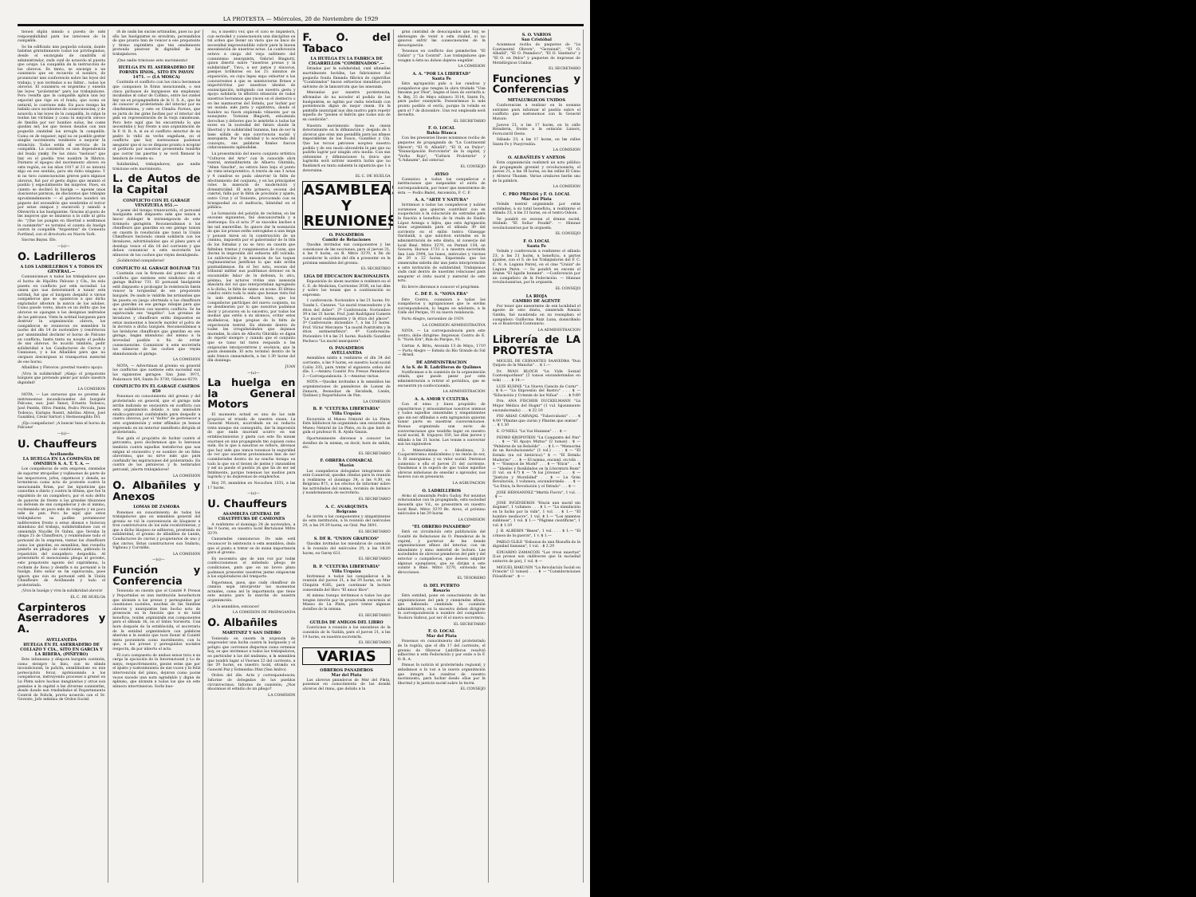LA PROTESTA — Miércoles, 20 de Noviembre de 1929
tienen algún mando o puesto de más responsabilidad para los intereses de la compañía.
Se ha edificado una pequeña colonia, donde habitan gratuitamente todos los privilegiados; desde el encargado de cuadrilla al administrador, cada cual de acuerdo al puesto que ocupa. La compañía da la instrucción de los obreros. Es tanto, se encarga a un comisario que en recuerdo el nombre, de pronunciar una conferencia sobre las leyes del trabajo, y son invitados a no faltar... todos los obreros. El comisario es argentino y enseña las leyes "proletarias" para los trabajadores. Pero resulta que la compañía aplica una ley especial que rige en el feudo, que como es natural, le conviene más. En poco tiempo ha habido once accidentes de consecuencias; y de acuerdo a las leyes de la compañía, la culpa la tenían las víctimas y como la mayoría carece de familia por ser hombre solos, las cosas quedan así; los que tienen deudos con una pequeña cantidad los arregla la compañía. Como es de suponer, aquí no es posible gestar ningún movimiento tendiente a mejorar la situación. Todos están al servicio de la compañía. La comisaría es una dependencia del feudo yanky. De los cinco "melicos" que hay en el pueblo tres nombra la fábrica. Durante el apogeo del movimiento obrero en esta región, en los años 1917 al 21 se intentó algo en ese sentido, pero sin éxito ninguno. Y si no tuvo consecuencias graves para algunos obreros, fué por el gesto digno que asumió el pueblo y especialmente las mujeres. Pues, en cuanto se declaró la huelga — apenas unos doscientos pararon, de diecientos que trabajan aproximadamente — el gobierno nombró un piquete del escuadrón que sembraba el terror por estos campos y encarceló y mandó a Olavarría a los huelguistas. Gracias al gesto de las mujeres que se lanzaron a la calle al grito de: "¡Que los pongan en libertad o asaltamos la comisaría!" se terminó el conato de huelga contra la compañía "Argentina" de Cemento Portland, con el directorio en Nueva York.
Sierras Bayas. Efe.
—(o)—
O. Ladrilleros
A LOS LADRILLEROS Y A TODOS EN GENERAL.—
Comunicamos a todos los trabajadores que el horno de Hipólito Falcone y Cía., ha sido puesto en conflicto por esta sociedad. La causa que nos determinará a tomar esta actitud, fué que el burgués despidió a varios compañeros que se opusieron a que dicho explotador alterara la marca de los adobes. Como puede verse, ahora es un delito que los obreros se opongan a los designios malvados de los patrones. Vista la actitud burguesa para destruir la organización obrera, los compañeros se reunieron en asamblea la noche del día 14 de noviembre y resolvieron por unanimidad declarar el horno de Falcone en conflicto, hasta tanto no acepte el pedido de sus obreros. Se acordó también, pedir solidaridad a los Conductores de Carros y Camiones, y a los Albañiles para que no carguen descarguen ni transporten material de ese horno.
Albañiles y Fleteros: prestad vuestro apoyo.
¡Viva la solidaridad! ¡Abajo el prepotente burgués que pretende pasar por sobre nuestra dignidad!
LA COMISION
NOTA. — Los carneros que se prestan de instrumentos incondicionales del burgués Falcone, son: José Sanet, Ernesto Tedesco, José Pantás, Olivo Pantás, Pedro Pércola, Juan Tedesco, Enrique Rossit, Adelino Alives, José González, César Sartori y Hermenegildo Dri.
¡Ojo compañeros! ¡A buscar lana al horno de Falcone!
—(o)—
U. Chauffeurs
Avellaneda
LA HUELGA EN LA COMPAÑIA DE OMNIBUS S. A. T. Y. A. —
Los compañeros de esta empresa, cansados de soportar atropellos y vejámenes de parte de los inspectores, jefes, capataces y demás, se levantaron como acto de protesta contra la mencionada firma, por las injusticias que cometían a diario y contra la última, que fué la expulsión de un compañero, por el solo delito de ponerse de frente a los grandes tiburones en defensa de sus compañeros y de sí mismo, reclamando un poco más de respeto y un poco más de pan. Pero he aquí que estos trabajadores no podían permanecer indiferentes frente a estos abusos e hicieron abandono del trabajo, solidarizándose con el camarada Nicolás Di Gulmi, que llevaba la chapa 25 de Chauffeurs, y reuniéndose todo el personal de la empresa, tantos los chauffeurs como los guardas, en asamblea, han resuelto pasarle un pliego de condiciones, pidiendo la reposición del compañero despedido. Al presentarle el mencionado pliego al gerente, este prepotente agente del capitalismo, lo rechaza de lleno y desafía a su personal a la huelga. Este señor se ha equivocado, pues ignora que con su personal está la Unión Chauffeurs de Avellaneda y todo el proletariado.
¡Viva la huelga y viva la solidaridad obrera!
EL C. DE HUELGA
Carpinteros Aserradores y A.
AVELLANEDA
HUELGA EN EL ASERRADERO DE COLLAZO Y CIA., SITO EN GARCIA Y LA RIBERA, (PIÑEYRO)
Este inhumano y déspota burgués continúa, como siempre lo hizo, con su aliada incondicional, la policía, ensañándose en una persecución feroz, aprisionando a los compañeros, instruyendo procesos a granel en La Plata sobre hechos imaginarios y otros son pasados a la capital a las diversas comisarías, desde donde son trasladados al Departamento Central de Policía, previo acuerdo con el Sr. Gerente, Jefe máximo de Orden Social.
rá de nada las sucias artimañas, pues no por ello los huelguistas se arredran, persuadidos de que pronto han de vencer a ese prepotente y tirano capitalista que tan osadamente pretende pisotear la dignidad de los trabajadores.
¡Que nadie traicione este movimiento!
HUELGA EN EL ASERRADERO DE FORNES HNOS., SITO EN PAVON 1471. — (LA MOSCA)
Continúa el conflicto con los cinco hermanos que componen la firma mencionada, o sea cinco pichones de burgueses sin emplumar, incubados al calor de Collazo, entre los cuales hay un ex propagandista de la U. S. A., que ha de conocer el proletariado del interior por su charlatanismo, y este es Claudio Fornes, que se jacta de las giras hechas por el interior del país en representación de la vieja camaleona. Pero hete aquí que ha encontrado lo que necesitaba y hoy frente a una organización de la F. O. R. A. si en el conflicto anterior de su padre le valió su verba engañosa, en el conflicto que hoy sostenemos podemos asegurar que si no se dispone pronto a aceptar el petitorio por nosotros presentado tendrán que cerrar las puertas y se verá flamear la bandera de remate so.
Solidaridad, trabajadores; que nadie traicione este movimiento.
L. de Autos de la Capital
CONFLICTO CON EL GARAGE VENEZUELA 951.—
A pesar del tiempo transcurrido, el personal huelguista está dispuesto más que nunca a hacer doblegar la intransigencia de este tiranuelo garagista. Recomendamos a los chauffeurs que guardan en ese garage tomen en cuenta la resolución que tomó la Unión Chauffeurs haciendo causa solidaria con los lavadores, advirtiéndoles que el plazo para el desalojo vence el día 16 del corriente y que deben comunicar a esta secretaría los números de los coches que vayan desalojando.
¡Solidaridad compañeros!
CONFLICTO AL GARAGE BOLIVAR 731
Continúa con la firmeza del primer día el conflicto que sostiene este sindicato con el garage Bolívar 731. El personal huelguista está dispuesto a prolongar la resistencia hasta vencer la terquedad de ese prepotente burgués. De nada le valdrán las artimañas que ha puesto en juego ofertando a los chauffeurs que guardan en ese garage rebajas para que no se solidaricen con nuestro conflicto. Se ha equivocado ese "angelito". Los gremios de lavadores y chauffeurs están dispuestos en estos momentos a hacerle morder el polvo de la derrota a dicho burgués. Recomendamos a los lavadores chauffeurs que guardan en ese garage, hagan abandono del mismo a la brevedad posible a fin de evitar consecuencias. Comunicar a esta secretaría los números de los coches que vayan abandonando el garage.
LA COMISION
NOTA. — Advertimos al gremio en general los conflictos que sostiene esta sociedad son los siguientes garages: San Juan 3971, Pedernera 164, Santa Fe 3730, Güemes 4270.
CONFLICTO EN EL GARAGE CASEROS 850
Ponemos en conocimiento del gremio y del proletariado en general, que el garage más arriba indicado se encuentra en conflicto con esta organización debido a una maniobra sindico-patronal confabulada para despedir a cuatro obreros, por el "delito" de pertenecer a esta organización y estar afiliados ya hemos expresado en un anterior manifiesto dirigido al proletariado.
Nos guía el propósito de luchar contra el patronato, pero declaramos que lo haremos también contra aquellos testaferros que nos salgan al encuentro y se nombre de un falso obrerismo, que no sirve más que para confundir las aspiraciones del proletariado. En contra de los pistoleros y la testarudez patronal, ¡alerta trabajadores!
LA COMISION
O. Albañiles y Anexos
LOMAS DE ZAMORA
Ponemos en conocimiento de todos los trabajadores que en asamblea general del gremio se vió la conveniencia de bloquear a tres constructores de los más recalcitrantes, y que a dicho bloqueo se adhieren, prestando su solidaridad, el gremio de albañiles de Lanús, Conductores de carros y propietarios de uno y dos carros. Estos constructores son Sadario, Viglieno y Corvalán.
LA COMISION
—(o)—
Función y Conferencia
Teniendo en cuenta que el Comité P. Presos y Deportados es una institución benefactora que alcanza a los presos y perseguidos por cuestiones sociales, muchas de las familias obreras y anarquistas han hecho acto de presencia en la función que a su total beneficio, tenían organizada sus componentes para el sábado 16, en el Salón Vorwerts. Una hora después de la establecida, el secretario de la entidad organizadora con palabras alusivas a la misión que toca llenar al Comité tanto pecuniaria como moralmente, con lo que, a los presos y perseguidos sociales respecta, da por abierto el acto.
El coro compuesto de ambos sexos tuvo a su cargo la ejecución de la Internacional y Lo de mayo, respectivamente, piezas estas que por el ajuste y sostenimiento de sus voces y la feliz intervención del piano, dejaron como pocas veces sucede una nota agradable y digna de aplauso, que alcanza a todos los que en este número intervinieron. Sería bue-
no, a nuestro ver, que el coro se impusiera, con seriedad y consecuencia una disciplina en tal orden que llenar un vacío que se hace de necesidad imprescindible cubrir para la buena amenización de nuestros actos. La conferencia estuvo a cargo del viejo militante del comunismo anarquista, Gabriel Biagiotti, quien disertó sobre "nuestros presos y la solidaridad". Tuvo, a ser justos y sinceros, pasajes brillantes en los 25 minutos de exposición, en cuyo lapso supo exhortar a los concurrentes a que se mantuvieran firmes e impertérritos por nuestros ideales de emancipación, mitigando con nuestro gesto y apoyo solidario la aflictiva situación de todos nuestros hermanos que yacen en el destierro o en las mazmorras del Estado, por luchar por un mundo más justo y equitativo, donde el hombre no fuera explotado vilmente por su semejante. Termina Biagiotti, esbozando derechos y deberes que le asistirán a todos los seres en la sociedad del futuro donde la libertad y la solidaridad humana, han de ser la base sólida de una convivencia social y anarquista. Por la claridad y lo acertado del concepto, sus palabras finales fueron calurosamente aplaudidas.
La presentación del nuevo conjunto artístico "Cultores del Arte" con la conocida obra teatral, antimilitarista de Alberto Ghiraldo, "Alma Gaucha", no estuvo bien bajo el punto de vista interpretativo. A través de sus 3 actos y 4 cuadros se pudo observar la falta de afectamiento del conjunto, y en los principales roles la ausencia de moderación y dramaticidad. El acto primero, escena del cuartel, falla por la falta de precisión y ajuste, entre Cruz y el Teniente, provocando con su brusquedad en el auditorio, hilaridad en el público.
La formación del pelotón de reclutas, en las escenas siguientes, fué desconcertada y a destiempo. En el acto 2º se suceden baches a las mil maravillas. Se quiere dar la sensación de que los presos están entregados a una larga y penosa tarea en la construcción de un camino, impuesta por el gobernador de la Isla de los Estados y no se tuvo en cuenta que faltaban trastos y rompimientos de rocas, que dieran la impresión del esfuerzo allí volcado. La sublevación y la ausencia de los toques reglamentarios justifican lo que más arriba puntualizamos. En el 3er. acto, escena del tribunal militar nos podríamos detener en la encomiable labor de la defensa, lo otro, pésimo, los actores vivían una ausencia absoluta del rol que interpretaban agregando a lo dicho, la falta de misse en scene. El último cuadro entre todo lo malo que hemos visto fué lo más ajustado. Ahora bien, que los compañeros partícipes del nuevo conjunto, no se desalienten por lo que nosotros podamos decir y procuren en lo sucesivo, por todos los medios que estén a su alcance, evitar estos atolladeros, hijos propios de la falta de experiencia teatral. En síntesis dentro de todas las irregularidades que dejamos anotadas, la obra de Alberto Ghiraldo es digna de repetir siempre y cuando que el conjunto que se tome tal tarea responda a las exigencias interpretativas y escénica, que la pieza demanda. El acto terminó dentro de la más franca camaradería, a las 1.30 horas del día domingo.
JUAN
—(o)—
La huelga en la General Motors
El momento actual es uno de los más propicios al triunfo de nuestra causa. La General Motors, acorralada en su reducto trata aunque sin conseguirlo, dar la impresión de que nada anormal ocurre en sus establecimientos y gasta con este fin sumas enormes en una propaganda tan copiosa como nula. En lo que a nosotros se refiere, diremos que hoy más que nunca tenemos la seguridad de ver que nuestras pretensiones han de ser consideradas dentro de no mucho tiempo en todo lo que en sí tienen de justas y razonables y así no puede el pueblo ya que ha de ser así fatalmente, porque tenemos los medios para lograrlo y no dejaremos de emplearlos.
Hoy 20, asamblea en Necochea 1335, a las 17 horas.
—(o)—
U. Chauffeurs
ASAMBLEA GENERAL DE CHAUFFEURS DE CAMIONES
A realizarse el domingo 24 de noviembre, a las 9 horas, en nuestro local Bartolomé Mitre 3270.
Camaradas camioneros: De más está reconocer la asistencia a esta asamblea, dado que el punto a tratar es de suma importancia para el gremio.
Es necesario que de una vez por todas confeccionemos el anhelado pliego de condiciones, para que en un breve plazo podamos presentar nuestras justas exigencias a los explotadores del trasporte.
Esperamos, pues, que cada chauffeur de camión sepa interpretar los momentos actuales, como así la importancia que tiene este asunto para la marcha de nuestra organización.
¡A la asamblea, entonces!
LA COMISION DE PROPAGANDA
O. Albañiles
MARTINEZ Y SAN ISIDRO
Teniendo en cuenta la urgencia de emprender una lucha contra la burguesía y el peligro que corremos dispersos como estamos hoy, es que invitamos a todos los trabajadores, en particular a los del andamio, a la asamblea que tendrá lugar el Viernes 22 del corriente, a las 20 horas, en nuestro local, situado en General Paz y Estanislao Díaz (San Isidro).
Orden del día: Acta y correspondencia; Informe de delegados de los pueblos circunvecinos; Informe de comisión; ¿Nos abocamos al estudio de un pliego?
LA COMISION
F. O. del Tabaco
LA HUELGA EN LA FABRICA DE CIGARRILLOS "COMBINADOS".—
Sitiados por la solidaridad, cual alimañas mortalmente heridas, los fabricantes del pequeño feudo llamado fábrica de cigarrillos "Combinados" hacen esfuerzos inauditos para salvarse de la bancarrota que los amenaza.
Mareados por nuestra persistencia, afirmados de no acceder al pedido de los huelguistas, se agitan por radio telefonía con persistencia digna de mejor causa. En la pantalla municipal nos dan motivo para repetir aquello de "piensa el ladrón que todos son de su condición".
Nuestro movimiento tiene su causa determinante en la difamación y despido de 5 obreros que eran una pesadilla para los afanes imperialistas de los Fonce, González y Cía. Que los tercos patrones acepten nuestro pedido y de ese modo obtendrán la paz que no podrán lograr por ningún otro medio. Con sus calumnias y difamaciones lo único que lograrán será activar nuestra lucha que no finalizará en tanto subsista la injusticia que 1 a determina.
EL C. DE HUELGA
ASAMBLEAS Y REUNIONES
O. PANADEROS
Comité de Relaciones
Quedan invitados sus componentes y las comisiones de las secciones, para el jueves 21, a las 9 horas, en B. Mitre 3270, a fin de considerar la orden del día a presentar en la próxima asamblea del gremio.
EL SECRETRIO
LIGA DE EDUCACION RACIONALISTA
Exposición de ideas morales a realizars en el C. E. de Medicina, Corrientes 2038, en los días y sobre los temas que a continuación se expresan:
1 conferencia: Noviembre a las 21 horas. Dr. Tomás L. Casares. "La moral trascendente y la ética del deber". 2ª Conferencia: Noviembre 30 a las 21 horas. Prof. José Rodríguez Cometa "La moral eudemonista y la ética del placer". 3ª Conferencia: diciembre 7, a las 21 horas. Prof. Víctor Mercante "La moral Positivista y la ética antimetafísica". 4ª Conferencia: Diciembre 14 a las 21 horas. Rodolfo González Pacheco "La moral anarquista".
O. PANADEROS
AVELLANEDA
Asamblea mixta a realizarse el día 24 del corriente, a las 9 horas, en nuestro local social Colón 333, para tratar el siguiente orden del día: 1.—Asunto Comité Pro Presos Panaderos. 2.—Correspondencia. 3.—Asuntos varios.
NOTA.—Quedan invitadas a la asamblea las organizaciones de panaderos de Lomas de Zamora, Remedios de Escalada, Lanús, Quilmes y Repartidores de Pan.
LA COMISION
B. P. "CULTURA LIBERTARIA"
Villa Urquiza
Excursión al Museo Natural de La Plata: Esta biblioteca ha organizado una excursión al Museo Natural de La Plata, en la que hará de guía el profesor R. R. Ayala Gauna.
Oportunamente daremos a conocer los detalles de la misma, es decir, hora de salida, etc.
EL SECRETARIO
F. OBRERA COMARCAL
Morón
Los compañeros delegados integrantes de esta Comarcal, quedan citados para la reunión a realizarse el domingo 24, a las 9.30, en Belgrano 871, a los efectos de informar sobre las actividades del mismo, revisión de balance y nombramiento de secretario.
EL SECRETARIO
A. C. ANARQUISTA
Belgrano
Se invita a los componentes y simpatizantes de esta institución, a la reunión del miércoles 20, a las 20.30 horas, en Gral. Paz 2691.
EL SECRETARIO
S. DE R. "UNION GRAFICOS"
Quedan invitados los miembros de comisión a la reunión del miércoles 20, a las 18.30 horas, en Garay 651.
EL SECRETARIO
B. P. "CULTURA LIBERTARIA"
Villa Urquiza
Invitamos a todos los compañeros a la reunión del jueves 21, a las 20 horas, en Mar Chiquita 4585, para continuar la lectura comentada del libro "El amor libre".
Al mismo tiempo invitamos a todos los que tengan interés por la proyectada excursión al Museo de La Plata, para tratar algunos detalles de la misma.
EL SECRETARIO
GUILDA DE AMIGOS DEL LIBRO
Convócase a reunión a los miembros de la comisión de la Guilda, para el jueves 21, a las 19 horas, en nuestra secretaría.
EL SECRETARIO
VARIAS
OBREROS PANADEROS
Mar del Plata
Los obreros panaderos de Mar del Plata, ponemos en conocimiento de los demás obreros del ramo, que debido a la
gran cantidad de desocupados que hay, se abstengan de venir a esta ciudad, si no quieren sufrir las consecuencias de la desocupación.
Tenemos en conflicto dos panaderías: "El Cañón" y "La Central". Los trabajadores que vengan a ésta no deben dejarse engañar.
LA COMISION
A. A. "POR LA LIBERTAD"
Santa Fe
Esta agrupación pide a los cuadros y compañeros que tengan la obra titulada "Una limosna por Dios", hagan el bien de enviarla a: A. Bay, 25 de Mayo número 3114, Santa Fe, para poder ensayarla. Deseariamos lo más pronto posible el envío, porque la velada es para el 7 de diciembre. Una vez empleada será devuelta.
EL SECRETARIO
F. O. LOCAL
Bahía Blanca
Con las presentes líneas acusamos recibo de paquetes de propaganda de "La Continental Obrera"; "El O. Albañil"; "El O. en Dulce"; "Emancipación Ferroviaria" de la capital, y "Verbo Rojo", "Cultura Proletaria" y "L'Adunata", del exterior.
EL CONSEJO
AVISO
Comunico a todos los compañeros e instituciones que suspendan el envío de correspondencia, por tener que ausentarme de ésta. — Pedro Badel, Ascensión, F. C. P.
A. A. "ARTE Y NATURA"
Invitamos a todos los compañeros y nobles corazones que quieran contribuir con su cooperación a la colocación de entradas para la función a beneficio de la viuda de Emilio López Arango e hijito, que esta Agrupación tiene organizada para el sábado 30 del corriente en el salón teatro Giuseppe Garibaldi, a que soliciten entradas en la administración de este diario, al conserje del local Bmé. Mitre 3270, en Paraná 134, en Genova; Hornos 1731 o a nuestra secretaría San Luis 2904, los lunes, miércoles y viernes de 20 a 22 horas. Esperando que los camaradas sabrán dar una justa interpretación a esta invitación de solidaridad. Trabajemos cada cual dentro de nuestras relaciones para asegurar el éxito moral y material de este acto.
En breve daremos a conocer el programa.
C. DE E. S. "NOVA ERA"
Este Centro, comunica a todos los compañeros y agrupaciones que le envían correspondencia, lo hagan en adelante, a la Calle del Parque, 91 su nueva residencia.
Porto Alegre, noviembre de 1929.
LA COMISION ADMINISTRATIVA
NOTA. — La correspondencia para este centro, debe dirigirse: Impresos: Centro de E. S. "Nova Era", Rua do Parque, 91.
Cartas: A. Brito, Avenida 13 de Mayo, 1710 — Porto Alegre — Estado do Río Grande do Sul — Brasil.
DE ADMINISTRACION
A la S. de R. Ladrilleros de Quilmes
Notificamos a la comisión de la organización citada, que puede pasar por esta administración a retirar el periódico, que se encuentra ya confeccionado.
LA ADMINISTRACION
A. A. AMOR Y CULTURA
Con el sano y buen propósito de capacitarnos y armonizarnos nosotros mismos y todos aquellos camaradas y simpatizantes que sin ser afiliados a esta agrupación quieran tomar parte en nuestras conversaciones. Hemos organizado una serie de conversaciones que tendrán lugar en nuestro local social, B. Irigoyen 350, los días jueves y sábado a las 21 horas. Los temas a conversar son los siguientes:
1: Materialismo e Idealismo, 2: Cooperativismo sindicalismo y su razón de ser, 3: El anarquismo y su valor social. Daremos comienzo a ello el jueves 21 del corriente. Quedamos a la espera de que todos aquellos obreros anhelosos de enseñar o aprender, nos honren con su presencia.
LA AGRUPACION
O. LADRILLEROS
Aviso al camarada Pedro Godoy. Por asuntos relacionados con la propaganda, esta sociedad desearía que Vd., se presentara en nuestro local Bmé. Mitre 3270 Bs. Aires, el próximo miércoles a las 20 horas.
LA COMISION
"EL OBRERO PANADERO"
Está en circulación esta publicación del Comité de Relaciones de O. Panaderos de la capital, y portavoz de las demás organizaciones afines del interior, con un abundante y sano material de lectura. Las sociedades de obreros panaderos del país y del exterior o compañeros, que deseen adquirir algunos ejemplares, que se dirijan a este comité a Bmé. Mitre 3270, enviendo las direcciones.
EL TESORERO
O. DEL PUERTO
Rosario
Esta entidad, pone en conocimiento de las organizaciones del país y camaradas afines, que habiendo cambiado la comisión administrativa, en lo sucesivo deben dirigirse la correspondencia a nombre del compañero Teodoro Suárez, por ser él el nuevo secretario.
EL SECRETARIO
F. O. LOCAL
Mar del Plata
Ponemos en conocimiento del proletariado de la región, que el día 17 del corriente, el gremio de Obreros Ladrilleros resolvió adherirse a esta Federación y por ende a la F. O. R. A.
Damos la noticia al proletariado regional, y saludamos a la vez a la nueva organización que integra los cuadros de nuestro movimiento, para luchar desde ellos por la libertad y la justicia social sobre la tierra.
EL CONSEJO
S. O. VARIOS
San Cristóbal
Acusamos recibo de paquetes de "La Continental Obrera", "Germinal", "El O. Albañil", "El O. Panadero", "El O. Sanitario" y "El O. en Dulce" y paquetes de impresos de Metalúrgicos Unidos.
EL SECRETARIO
Funciones y Conferencias
METALURGICOS UNIDOS
Conferencias a realizar en la semana entrante para informar al pueblo sobre el conflicto que sostenemos con la General Motors:
Jueves 21, a las 17 horas, en la calle Rivadavia, frente a la estación Liniers, Ferrocarril Oeste.
Sábado 23, a las 17 horas, en las calles Santa Fe y Pueyrredón.
LA COMISION
O. ALBAÑILES Y ANEXOS
Esta organización realizará un acto público de propaganda gremial y revolucionaria, el jueves 21, a las 18 horas, en las calles El Cano y Alvarez Thomas. Varios oradores harán uso de la palabra.
LA COMISION
C. PRO PRESOS y F. O. LOCAL
Mar del Plata
Velada teatral organizada por estas entidades, a su total beneficio, a realizarse el sábado 23, a las 21 horas, en el teatro Odeón.
Se pondrá en escena el drama social, titulado "El Señor Feudal". — Himnos revolucionarios por la orquesta.
EL CONSEJO
F. O. LOCAL
Santa Fe
Velada y conferencia a realizarse el sábado 23, a las 21 horas, a beneficio, a partes iguales, con el S. de los Trabajadores del F. C. C. N. A. Laguna Paiva), en el cine "Unión" de Laguna Paiva. — Se pondrá en escena el drama "El águila humana". —Conferencia por un compañero de la Federación. — Himnos revolucionarios, por la orquesta.
EL CONSEJO
LA RIOJA
CAMBIO DE AGENTE
Por tener que ausentarse de esa localidad el agente de este diario, camarada Ramón Gaitán, fué nombrado en su reemplazo el compañero Guillermo Ruiz Luna, domiciliado en el Boulevard Centenario.
LA ADMINISTRACION
Librería de LA PROTESTA
MIGUEL DE CERVANTES SAAVEDRA "Don Quijote de la Mancha" . . $ 1.—
Dr. IWAN BLOCH "La Vida Sexual Contemporánea" (2 tomos encuadernados en tela) . . . . $ 14.—
LUIS KUHNE "La Nueva Ciencia de Curar" . . $ 6.— "La Expresión del Rostro" . . . $ — "Educación y Crianza de los Niños" . . . . $ 0.80
Dra. ANA FISCHER DUCKELMANN "La Mujer Médico del Hogar" (1 vol. lujosamente encuadernado) . . . $ 22.50
PIO ARIAS CARVAJAL "Tuberculosis" . . . $ 4.00 "Plantas que curan y Plantas que matan" . . . $ 1.50
E. O'NEILL "La Voz Humana" . . . $ —
PEDRO KROPOTKIN "La Conquista del Pan" . . . $ — "El Apoyo Mutuo" (2 tomos) . $ — "Palabras de un Rebelde" . . . $ 1.— "Memorias de un Revolucionario" (1 vol.) . . . . $ — "El Estado (su rol histórico)." $ — "El Estado Moderno" . . . $ — El mismo, encuad. en tela . . $ — "Ensayos de Moral" . . . $ — "Etica" . . . $ — "Ideales y Realidades en la Literatura Rusa" (1 vol. en 4.º) $ — "A los Jóvenes" . . . $ — "Justicia y Moralidad" . . $ — La Gran Revolución, 1 volumen, encuadernado . . . $ — "La Etica, la Revolución y el Estado" . . . $ —
JOSE HERNANDEZ "Martín Fierro", 1 vol. . . . $ —
JOSE INGENIEROS "Hacia una moral sin dogmas", 1 volumen . . . $ 1.— "La simulación en la lucha por la vida", 1 vol. . . $ 1.— "El hombre mediocre", 1 vol. $ 1.— "Los amantes sublimes", 1 vol. $ 1.— "Páginas científicas", 1 vol. $ 1.50
J. B. ALBERDI "Bases", 1 vol. . . . $ 1.— "El crimen de la guerra", 1 v. $ 1.—
PABLO GLILE "Esbozos de una filosofía de la dignidad humana", 1 vol. . $ 2.20
EDUARDO ZAMACOIS "Los vivos muertos" (Los presos son cadáveres que la sociedad entierra de pie), 1 vol. $ —
MIGUEL BAKUNIN "La Revolución Social en Francia" (2 tomos) . . . $ — "Consideraciones Filosóficas" . $ —